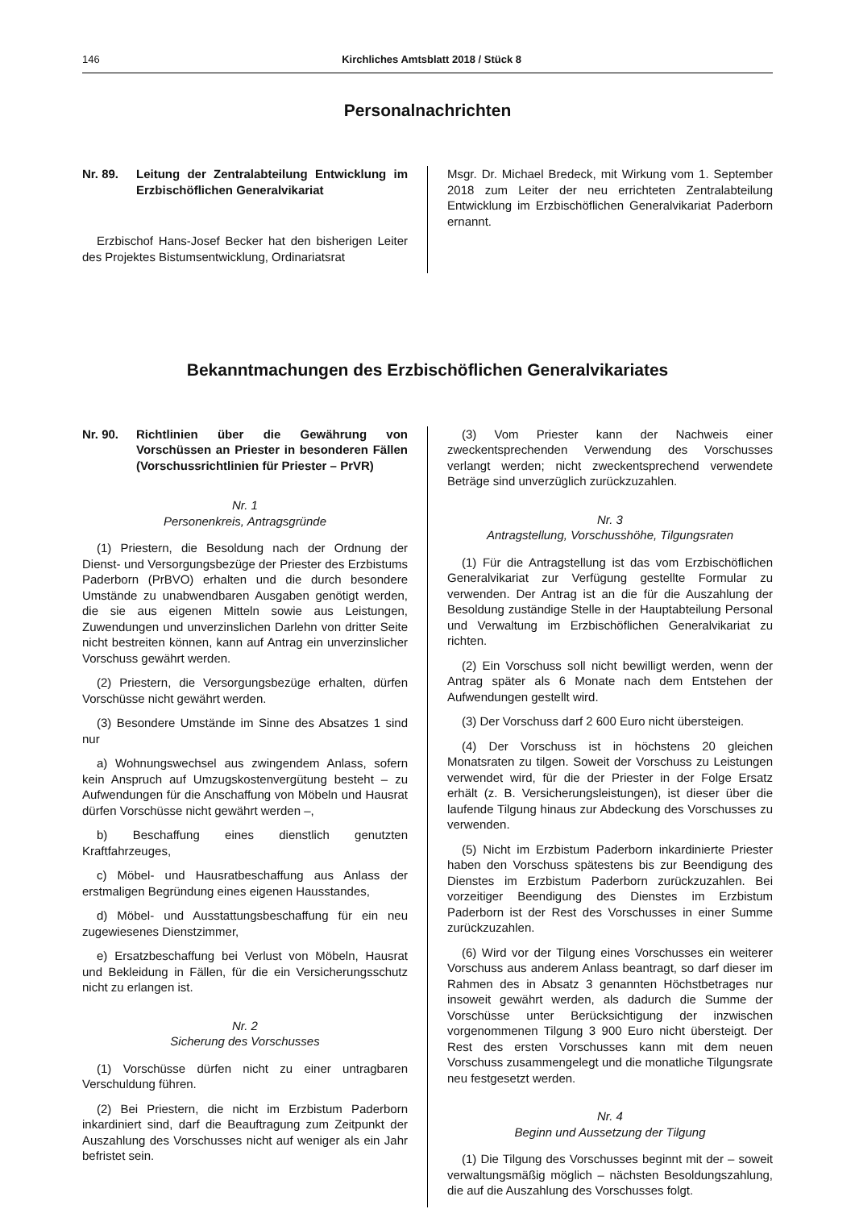146 Kirchliches Amtsblatt 2018 / Stück 8
Personalnachrichten
Nr. 89. Leitung der Zentralabteilung Entwicklung im Erzbischöflichen Generalvikariat
Erzbischof Hans-Josef Becker hat den bisherigen Leiter des Projektes Bistumsentwicklung, Ordinariatsrat
Msgr. Dr. Michael Bredeck, mit Wirkung vom 1. September 2018 zum Leiter der neu errichteten Zentralabteilung Entwicklung im Erzbischöflichen Generalvikariat Paderborn ernannt.
Bekanntmachungen des Erzbischöflichen Generalvikariates
Nr. 90. Richtlinien über die Gewährung von Vorschüssen an Priester in besonderen Fällen (Vorschussrichtlinien für Priester – PrVR)
Nr. 1
Personenkreis, Antragsgründe
(1) Priestern, die Besoldung nach der Ordnung der Dienst- und Versorgungsbezüge der Priester des Erzbistums Paderborn (PrBVO) erhalten und die durch besondere Umstände zu unabwendbaren Ausgaben genötigt werden, die sie aus eigenen Mitteln sowie aus Leistungen, Zuwendungen und unverzinslichen Darlehn von dritter Seite nicht bestreiten können, kann auf Antrag ein unverzinslicher Vorschuss gewährt werden.
(2) Priestern, die Versorgungsbezüge erhalten, dürfen Vorschüsse nicht gewährt werden.
(3) Besondere Umstände im Sinne des Absatzes 1 sind nur
a) Wohnungswechsel aus zwingendem Anlass, sofern kein Anspruch auf Umzugskostenvergütung besteht – zu Aufwendungen für die Anschaffung von Möbeln und Hausrat dürfen Vorschüsse nicht gewährt werden –,
b) Beschaffung eines dienstlich genutzten Kraftfahrzeuges,
c) Möbel- und Hausratbeschaffung aus Anlass der erstmaligen Begründung eines eigenen Hausstandes,
d) Möbel- und Ausstattungsbeschaffung für ein neu zugewiesenes Dienstzimmer,
e) Ersatzbeschaffung bei Verlust von Möbeln, Hausrat und Bekleidung in Fällen, für die ein Versicherungsschutz nicht zu erlangen ist.
Nr. 2
Sicherung des Vorschusses
(1) Vorschüsse dürfen nicht zu einer untragbaren Verschuldung führen.
(2) Bei Priestern, die nicht im Erzbistum Paderborn inkardiniert sind, darf die Beauftragung zum Zeitpunkt der Auszahlung des Vorschusses nicht auf weniger als ein Jahr befristet sein.
(3) Vom Priester kann der Nachweis einer zweckentsprechenden Verwendung des Vorschusses verlangt werden; nicht zweckentsprechend verwendete Beträge sind unverzüglich zurückzuzahlen.
Nr. 3
Antragstellung, Vorschusshöhe, Tilgungsraten
(1) Für die Antragstellung ist das vom Erzbischöflichen Generalvikariat zur Verfügung gestellte Formular zu verwenden. Der Antrag ist an die für die Auszahlung der Besoldung zuständige Stelle in der Hauptabteilung Personal und Verwaltung im Erzbischöflichen Generalvikariat zu richten.
(2) Ein Vorschuss soll nicht bewilligt werden, wenn der Antrag später als 6 Monate nach dem Entstehen der Aufwendungen gestellt wird.
(3) Der Vorschuss darf 2 600 Euro nicht übersteigen.
(4) Der Vorschuss ist in höchstens 20 gleichen Monatsraten zu tilgen. Soweit der Vorschuss zu Leistungen verwendet wird, für die der Priester in der Folge Ersatz erhält (z. B. Versicherungsleistungen), ist dieser über die laufende Tilgung hinaus zur Abdeckung des Vorschusses zu verwenden.
(5) Nicht im Erzbistum Paderborn inkardinierte Priester haben den Vorschuss spätestens bis zur Beendigung des Dienstes im Erzbistum Paderborn zurückzuzahlen. Bei vorzeitiger Beendigung des Dienstes im Erzbistum Paderborn ist der Rest des Vorschusses in einer Summe zurückzuzahlen.
(6) Wird vor der Tilgung eines Vorschusses ein weiterer Vorschuss aus anderem Anlass beantragt, so darf dieser im Rahmen des in Absatz 3 genannten Höchstbetrages nur insoweit gewährt werden, als dadurch die Summe der Vorschüsse unter Berücksichtigung der inzwischen vorgenommenen Tilgung 3 900 Euro nicht übersteigt. Der Rest des ersten Vorschusses kann mit dem neuen Vorschuss zusammengelegt und die monatliche Tilgungsrate neu festgesetzt werden.
Nr. 4
Beginn und Aussetzung der Tilgung
(1) Die Tilgung des Vorschusses beginnt mit der – soweit verwaltungsmäßig möglich – nächsten Besoldungszahlung, die auf die Auszahlung des Vorschusses folgt.